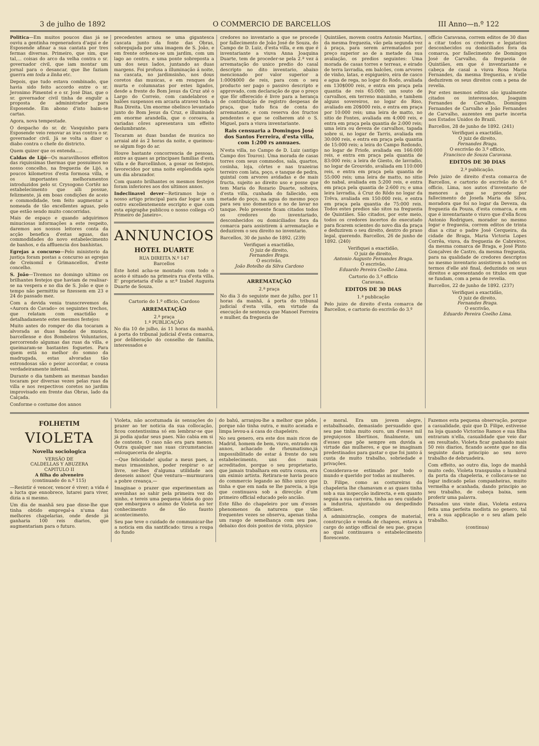3 de julho de 1892 O COMMERCIO DE BARCELLOS III Anno—n.º 122
Politica—Em muitos poucos dias já se ouviu a gentinha regeneradora d'aqui e de Esposende afinar a sua cantata por tres fermas diversas. Primeiro, que sim, que tal,... coisas do arco da velha contra o sr. governador civil, que iam montar um jornal para o desancar, que lhe faziam guerra em toda a linha etc.
Depois, que tudo estava combinado, que havia sido feito accordo entre o sr. Jeronimo Pimentel e o sr. José Dias, que o sr. governador civil tinha de engulir a proposta de administrador para Esposende. Em abono d'isto baim-se cartas.
Agora, nova tempestade.
O despacho do sr. dr. Vasquinho para Esposende veio renovar as iras contra o sr. governador civil. Já se volta a dizer o diabo contra o chefe do districto.
Quem quizer que os entenda.....
Caldas de Lijó—Os maravilhosos effeitos das riquissimas thermas que possuimos no nosso concelho, na freguezia de Lijó, a poucos kilometros d'esta formosa villa, e os importantes melhoramentos introduzidos pelo sr. Crysogono Cortêz no estabelecimento que alli possue, felizmente, já em boas condições de aceio e commodidade, tem feito augmentar a nomeada de tão excellentes aguas, pelo que estão sendo muito concorridas.
Mais de espaço e quando adquirimos minuciosas informações a este respeito, daremos aos nossos leitores conta da acção benefica d'estas aguas, das commodidades do novo estabelecimento de banhos, e da affluencia dos banhistas.
Egrejas a concurso—Pelo ministerio da justiça foram postas a concurso as egrejas de Creixomil e Grimancellos, d'este concelho.
S. João—Tivemos no domingo ultimo os brilhantes festejos que haviam de realisar-se na vespera e no dia de S. João e que o tempo não permittiu se fizessem em 23 e 24 do passado mez.
Com a devida venia transcrevemos da «Aurora do Cavado» os seguintes trechos, que relatam com exactidão e detalhadamente estes mesmos festejos:
Muito antes do romper do dia tocaram a alvorada as duas bandas de musica, barcellense e dos Bombeiros Voluntarios, percorrendo algumas das ruas da villa, e queimaram-se bastantes foguetes. Para quem está no melhor do somno da madrugada, estas alvoradas tão estrondosas são o peior accordar, e cousa verdadeiramente infernal.
Durante o dia tambem as mesmas bandas tocaram por diversas vezes pelas ruas da villa e nos respectivos coretos no jardim improvisado em frente das Obras, lado da Calçada.
Conforme o costume dos annos
precedentes armou se uma gigantesca cascata junto da fonte das Obras, sobrepujada por uma imagem de S. João, e em frente ordenou-se um jardim, com um lago ao centro, e uma ponte sobreposta a um dos seus lados, juntando as duas margens. Foi profusa a illuminação á noite, na cascata, no jardimsinho, nos dous coretos das musicas, e em renques de murta e columnatas por estes ligados, desde a frente do Bom Jesus da Cruz até o Largo do Correio, com candelabros e balões suspensos em arcaria atravez toda a Rua Direita. Um enorme obelisco levantado junto do Bom Jesus da Cruz, e illuminado em enorme arandella, que o coroava, a variadas côres apresentava um effeito deslumbrante.
Tocaram as duas bandas de musica no arraial até ás 2 horas da noite, e queimou-se algum fogo do ar.
Houve bastante concorrencia de pessoas, entre as quaes as principaes familias d'esta villa e de Barcellinhos, a gosar os festejos, favorecidos por uma noite esplendida após um dia abrazador.
Com quanto brilhantes os mesmos festejos foram inferiores aos dos ultimos annos.
Indeclinavel dever—Retiramos hoje o nosso artigo principal para dar logar a um outro excellentemente escripto e que com esta epigraphe publicou o nosso collega «O Primeiro de Janeiro».
ANNUNCIOS
HOTEL DUARTE
RUA DIREITA N.º 147
Barcellos
Este hotel acha-se montado com todo o aceio é situado na primeira rua d'esta villa. E' proprietaria d'elle a sr.ª Izabel Augusta Duarte de Souza.
Cartorio do 1.º officio, Cardoso
ARREMATAÇÃO
2.ª praça
1.ª PUBLICAÇÃO
No dia 10 de julho, ás 11 horas da manhã, á porta do tribunal judicial d'esta comarca, por deliberação do conselho de familia, interessados e
credores no inventario a que se procede por fallecimento de João José de Souza, do Campo de D. Luiz, d'esta villa, e em que é inventariante a viuva Anna Joaquina Duarte, tem de proceder-se pela 2.ª vez á arrematação do unico predio do casal descripto no dito inventario, abaixo mencionado por valor superior a 1:000$000 de reis, para com o seu producto ser pago o passivo descripto e approvado, com declaração de que o preço que fôr offerecido é livre para a herança de contribuição de registro despesas de praça, que tudo fica de conta do arrematante, e com reserva dos fructos pendentes e que se colherem até o S. Miguel, para a viuva inventariante.
Rais censuaria a Domingos José dos Santos Ferreira, d'esta villa, com 1:200 rs annuaes.
N'esta villa, no Campo de D. Luiz (antigo Campo dos Touros). Uma morada de casas torres com seus commodos, sala, quartos, cosinha, loja, côrtes e nas trazeiras terreiro com lata, poço, e tanque de pedra, quintal com arvores avidadas e de mais fructa, sujeito ao direito uso e posse que tem Maria do Rozario Duarte, solteira, d'esta villa, cunhada do fallecido, em metade do poço, na agua do mesmo poço para seu uso domestico e no de lavar no tanque. Pelo presente ficam citados todos os credores do inventariado, desconhecidos ou domiciliados fora da comarca para assistirem á arrematação e deduzirem o seu direito no inventario.
Barcellos, 30 de junho de 1892. (239)
Verifiquei a exactidão,
O juiz de direito,
Fernandes Braga.
O escrivão,
João Botelho da Silva Cardoso
ARREMATAÇÃO
2.ª praça
No dia 3 do seguinte mez de julho, por 11 horas da manhã, á porta do tribunal judicial d'esta villa, em virtude da execução de sentença que Manoel Ferreira e mulher, da freguezia de
Quintiães, movem contra Antonio Martins, da mesma freguezia, vão pela segunda vez á praça, para serem arrematados por preço superior ao de a metade da sua avaliação, os predios seguintes: Uma morada de casas torres e terreas, e eirado de terra lavradia, em balcões, com arvores de vinho, latas, e espigueiro, eira de casco e agua de rega, no logar do Rodo, avaliada em 130$000 reis, e entra em praça pela quantia de reis 65:000; um souto de carvalhos, em terreno maninho, e tambem alguns sovereiros, no logar do Riso, avaliado em 20$000 reis, e entra em praça por 10:000 reis; uma leira de matto, no sitio de Fontes, avaliada em 4:000 reis, e entra em praça pela quantia de 2:000 reis; uma leira ou deveza de carvalhos, tapada sobre si, no logar de Tarris, avaliada em 30:000 reis, e entra em praça pela quantia de 15:000 reis; a leira do Campo Redondo, no logar de Friofe, avaliada em 166:000 reis, e entra em praça pela quantia de 83:000 reis; a leira de Giesto, de lavradio, no logar de Grouvido, avaliada em 110:000 reis, e entra em praça pela quantia de 55:000 reis; uma leira de matto, no sitio do nabal, avaliada em 5:200 reis, e entra em praça pela quantia de 2:600 rs; e uma leira lavradia, á Cruz do Rôdo no logar da Trêva, avaliada em 150:000 reis, e entra em praça pela quantia de 75:000 reis. Todos estes predios são sitos na freguezia de Quintiães. São citados, por este meio, todos os credores incertos do executado para ficarem scientes do novo dia da praça e deduzirem o seu direito, dentro do praso legal, querendo. Barcellos, 26 de junho de 1892. (240)
Verifiquei a exactidão,
O juiz de direito,
Antonio Augusto Fernandes Braga.
O escrivão,
Eduardo Pereira Coelho Lima.
Cartorio do 3.º officio
Caravana.
EDITOS DE 30 DIAS
1.ª publicação
Pelo juizo de direito d'esta comarca de Barcellos, e cartorio do escrivão do 3.º
officio Caravana, correm editos de 30 dias a citar todos os credores e legatarios desconhecidos ou domiciliados fora da comarca, por fallecimento de Domingos José de Carvalho, da freguezia de Quintiães, em que é inventariante e cabeça de casal a viuva Rosa Maria Fernandes, da mesma freguezia, e n'elle deduzirem os seus direitos com a pena de revelia.
Por estes mesmos editos são igualmente citados os interessados, Joaquim Fernandes de Carvalho, Domingos Fernandes de Carvalho e João Fernandes de Carvalho, auzentes em parte incerta nos Estados Unidos do Brazil.
Barcellos, 28 de junho de 1892. (241)
Verifiquei a exactidão,
O juiz de direito,
Fernandes Braga.
O escrivão do 3.º officio,
Francisco de Souza Caravana.
EDITOS DE 30 DIAS
2.ª publicação.
Pelo juizo de direito d'esta comarca de Barcellos, e cartorio do escrivão do 6.º officio, Lima, nos autos d'inventario de menores a que se procede por fallecimento de Josefa Maria da Silva, moradora que foi no logar da Deveza, da freguezia da Pouza, d'esta comarca, e em que é inventariante o viuvo que d'ella ficou Antonio Rodrigues, morador no mesmo logar e freguezia, correm editos de trinta dias a citar o padre José Cerqueira, da cidade de Braga, Maria Victoria Lopes Corrêa, viuva, da freguezia de Cabreiros, da mesma comarca de Braga, e José Pinto Gonçalves de Castro, da mesma freguezia, para na qualidade de credores descriptos no mesmo inventario assistirem a todos os termos d'elle até final, deduzindo os seus direitos e apresentando os titulos em que se fundam, com a pena de revelia.
Barcellos, 22 de junho de 1892. (237)
Verifiquei a exactidão,
O juiz de direito,
Fernandes Braga.
O escrivão,
Eduardo Pereira Coelho Lima.
FOLHETIM
VIOLETA
Novella sociologica
VERSÃO DE
CALDELLAS Y ABUZERA
CAPITULO II
A filha do alveneiro
(continuado do n.º 115)
—Resistir é vencer, vencer é viver; a vida é a lucta que ennobrece, lutarei para viver, dizia a si mesmo.
Um dia de manhã seu pae disse-lhe que tinha obtido empregal-a n'uma das melhores chapelarias, onde desde já ganharia 100 reis diarios, que augmentariam para o futuro.
Violeta, não acostumada ás sensações do prazer ao ter noticia da sua collocação, ficou contentissima só em lembrar-se que já podia ajudar seus paes. Não cabia em si de contente. O caso não era para menos. Outra qualquer nas suas circumstancias enlouqueceria de alegria.
—Que felicidade! ajudar a meus paes, a meus irmaosinhos, poder respirar o ar livre, ser-lhes d'alguma utilidade aos deseseis annos! Que ventura—murmurava a pobre creança,—
Imaginae o prazer que experimentam as avesinhas ao sahir pela primeira vez do ninho, e tereis uma pequena ideia do gozo que embargava o animo de Violeta ao ter conhecimento de tão fausto acontecimento.
Seu pae teve o cuidado de communicar-lhe a noticia em dia santificado: tirou a roupa do fundo
do bahú, arranjou-lhe a melhor que pôde, porque não tinha outra, e muito aceiada e limpa levou-a á casa do chapeleiro.
No seu genero, era este dos mais ricos de Madrid, homem de bem, viuvo, entrado em annos, achacado de rheumatismo,já impossibilitado de estar á frente do seu estabelecimento, uns dos mais acreditados, porque o seu proprietario, que jamais trabalhara em outra cousa, era um eximio artista. Retirara-se havia pouco do commercio legando ao filho unico que tinha e que em nada se lhe parecia, a loja que continuava sob a direcção d'um primeiro official educado pelo ancião.
Este filho do chapeleiro por um d'esses phenomenos da natureza que tão frequentes vezes se observa, apenas tinha um rasgo de semelhança com seu pae, debaixo dos dois pontos de vista, physico
e moral. Era um jovem alegre, estabalhoado, demasiado persuadido que seu pae tinha muito ouro, um d'esses mil preguiçosos libertinos, finalmente, um d'esses que põe sempre em duvida a virtude das mulheres, e que se imaginam predestinados para gastar o que foi junto á custa de muito trabalho, sobriedade e privações.
Considerava-se estimado por todo o mundo e querido por todas as mulheres.
D. Filipe, como as costureiras da chapeleria lhe chamavam e as quaes tinha sob a sua inspecção indirecta, e em quanto seguia a sua carreira, tinha ao seu cuidado a industria, ajustando ou despedindo officiaes.
A administração, compra de material, construcção e venda de chapeos, estava a cargo do antigo official de seu pae, graças ao qual continuava o estabelecimento florescente.
Fazemos esta pequena observação, porque a casualidade, quiz que D. Filipe, estivesse na loja quando Victorino Ramos e sua filha entraram n'ella, casualidade que veio dar em resultado, Violeta ficar ganhando mais 50 reis diarios, ficando acente que no dia seguinte daria principio ao seu novo trabalho de debruadeira.
Com effeito, ao outro dia, logo de manhã muito cedo, Violeta transpunha o humbral da porta da chapeleria, e collocava-se no logar indicado pelas companheiras, muito vermelha e acanhada, dando principio ao seu trabalho, de cabeça baixa, sem proferir uma palavra.
Passados uns vinte dias, Violeta estava feita uma perfeita modista no genero, tal era a sua applicação e o seu afam pelo trabalho.
(continua)